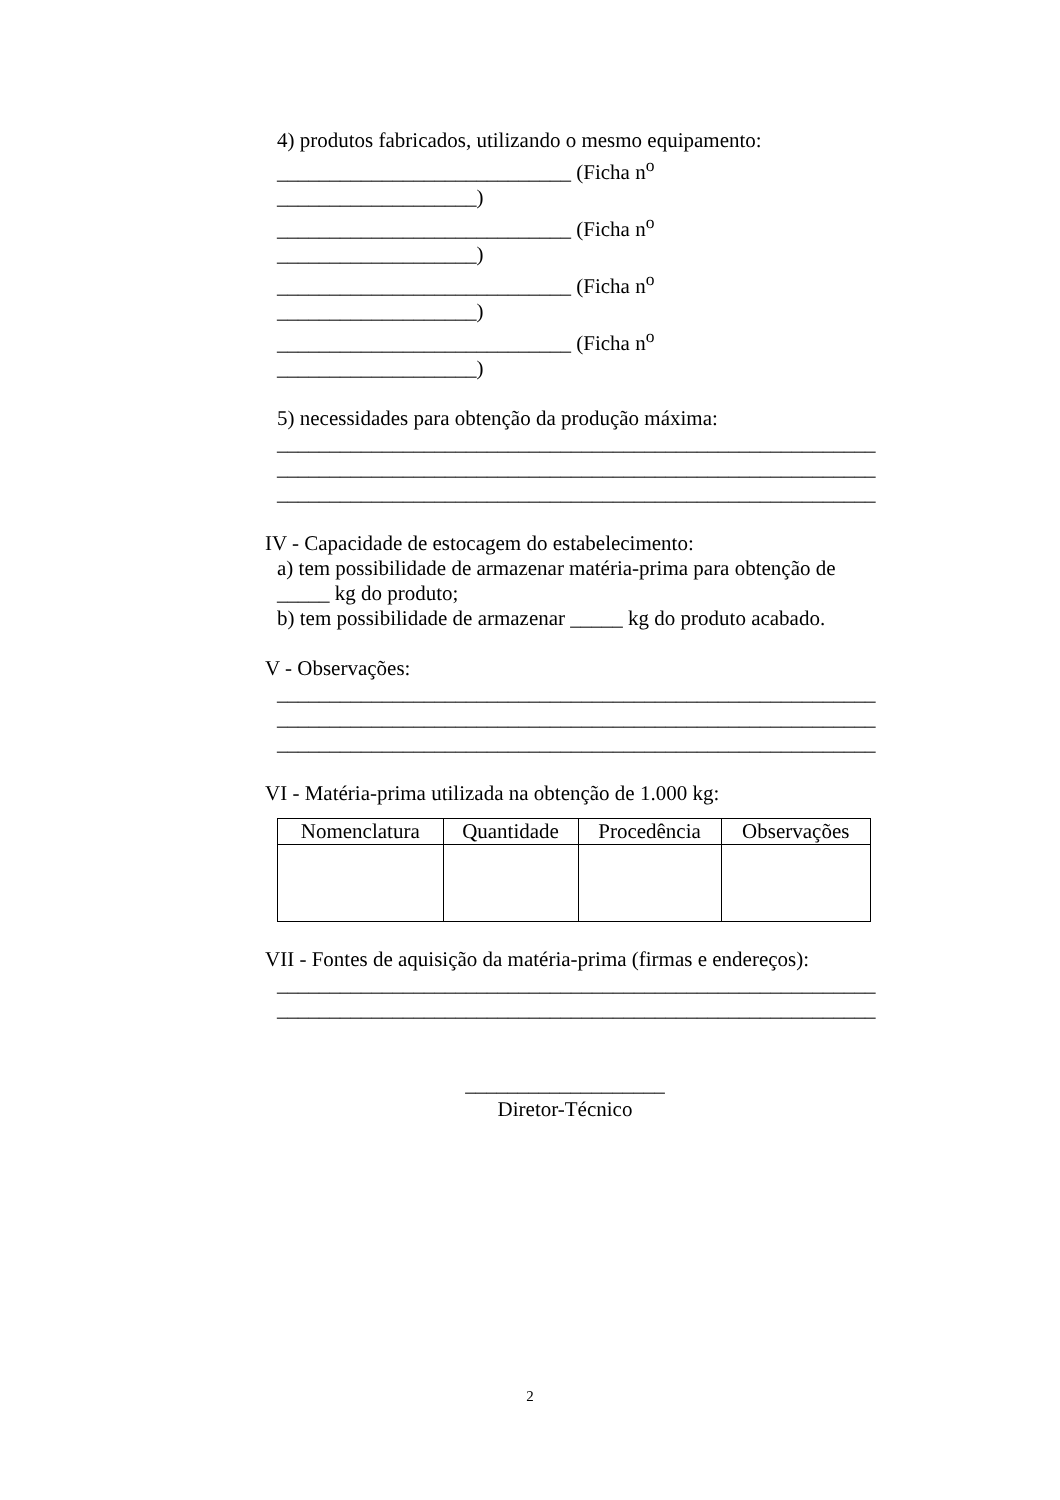4) produtos fabricados, utilizando o mesmo equipamento:
____________________________ (Ficha n<sup>o</sup> ___________________)
____________________________ (Ficha n<sup>o</sup> ___________________)
____________________________ (Ficha n<sup>o</sup> ___________________)
____________________________ (Ficha n<sup>o</sup> ___________________)
5) necessidades para obtenção da produção máxima:
_________________________________________________________
_________________________________________________________
_________________________________________________________
IV - Capacidade de estocagem do estabelecimento:
a) tem possibilidade de armazenar matéria-prima para obtenção de _____ kg do produto;
b) tem possibilidade de armazenar _____ kg do produto acabado.
V - Observações:
_________________________________________________________
_________________________________________________________
_________________________________________________________
VI - Matéria-prima utilizada na obtenção de 1.000 kg:
| Nomenclatura | Quantidade | Procedência | Observações |
VII - Fontes de aquisição da matéria-prima (firmas e endereços):
_________________________________________________________
_________________________________________________________
___________________
Diretor-Técnico
2